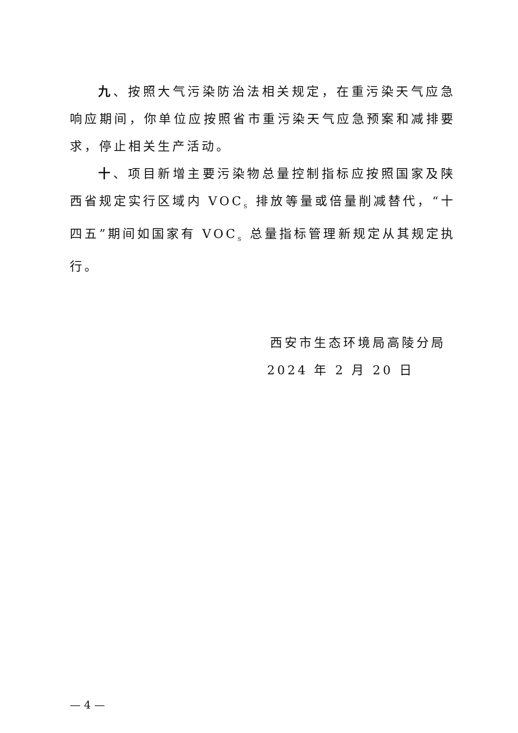九、按照大气污染防治法相关规定，在重污染天气应急响应期间，你单位应按照省市重污染天气应急预案和减排要求，停止相关生产活动。
十、项目新增主要污染物总量控制指标应按照国家及陕西省规定实行区域内 VOC<sub>S</sub> 排放等量或倍量削减替代，“十四五”期间如国家有 VOC<sub>S</sub> 总量指标管理新规定从其规定执行。
西安市生态环境局高陵分局
2024 年 2 月 20 日
— 4 —